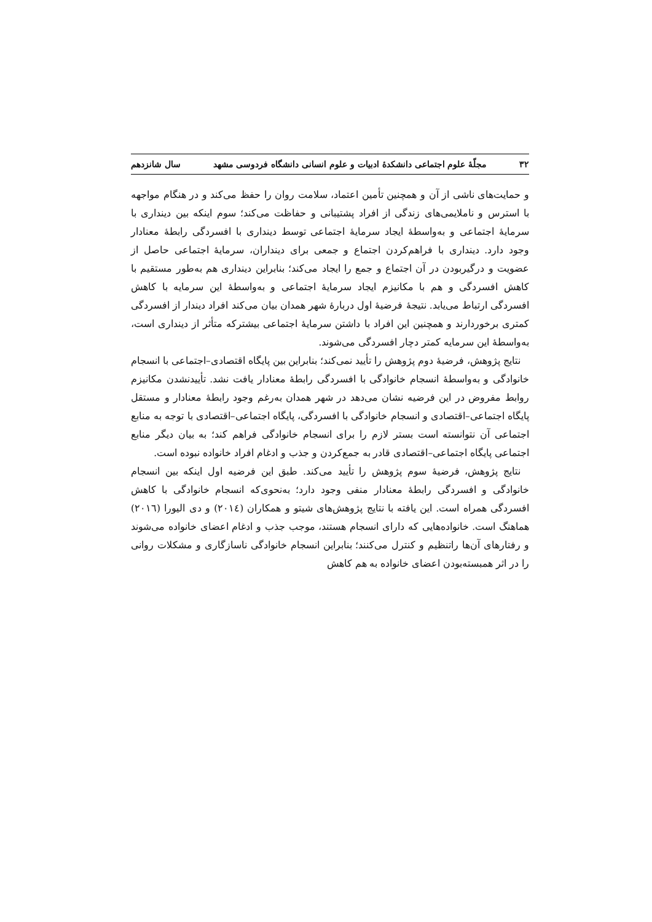۳۲ مجلّهٔ علوم اجتماعی دانشکدهٔ ادبیات و علوم انسانی دانشگاه فردوسی مشهد سال شانزدهم
و حمایت‌های ناشی از آن و همچنین تأمین اعتماد، سلامت روان را حفظ می‌کند و در هنگام مواجهه با استرس و ناملایمی‌های زندگی از افراد پشتیبانی و حفاظت می‌کند؛ سوم اینکه بین دینداری با سرمایهٔ اجتماعی و به‌واسطهٔ ایجاد سرمایهٔ اجتماعی توسط دینداری با افسردگی رابطهٔ معنادار وجود دارد. دینداری با فراهم‌کردن اجتماع و جمعی برای دینداران، سرمایهٔ اجتماعی حاصل از عضویت و درگیربودن در آن اجتماع و جمع را ایجاد می‌کند؛ بنابراین دینداری هم به‌طور مستقیم با کاهش افسردگی و هم با مکانیزم ایجاد سرمایهٔ اجتماعی و به‌واسطهٔ این سرمایه با کاهش افسردگی ارتباط می‌یابد. نتیجهٔ فرضیهٔ اول دربارهٔ شهر همدان بیان می‌کند افراد دیندار از افسردگی کمتری برخوردارند و همچنین این افراد با داشتن سرمایهٔ اجتماعی بیشترکه متأثر از دینداری است، به‌واسطهٔ این سرمایه کمتر دچار افسردگی می‌شوند.
نتایج پژوهش، فرضیهٔ دوم پژوهش را تأیید نمی‌کند؛ بنابراین بین پایگاه اقتصادی–اجتماعی با انسجام خانوادگی و به‌واسطهٔ انسجام خانوادگی با افسردگی رابطهٔ معنادار یافت نشد. تأییدنشدن مکانیزم روابط مفروض در این فرضیه نشان می‌دهد در شهر همدان به‌رغم وجود رابطهٔ معنادار و مستقل پایگاه اجتماعی–اقتصادی و انسجام خانوادگی با افسردگی، پایگاه اجتماعی–اقتصادی با توجه به منابع اجتماعی آن نتوانسته است بستر لازم را برای انسجام خانوادگی فراهم کند؛ به بیان دیگر منابع اجتماعی پایگاه اجتماعی–اقتصادی قادر به جمع‌کردن و جذب و ادغام افراد خانواده نبوده است.
نتایج پژوهش، فرضیهٔ سوم پژوهش را تأیید می‌کند. طبق این فرضیه اول اینکه بین انسجام خانوادگی و افسردگی رابطهٔ معنادار منفی وجود دارد؛ به‌نحوی‌که انسجام خانوادگی با کاهش افسردگی همراه است. این یافته با نتایج پژوهش‌های شیتو و همکاران (۲۰۱٤) و دی الیورا (۲۰۱٦) هماهنگ است. خانواده‌هایی که دارای انسجام هستند، موجب جذب و ادغام اعضای خانواده می‌شوند و رفتارهای آن‌ها راتنظیم و کنترل می‌کنند؛ بنابراین انسجام خانوادگی ناسازگاری و مشکلات روانی را در اثر همبسته‌بودن اعضای خانواده به هم کاهش